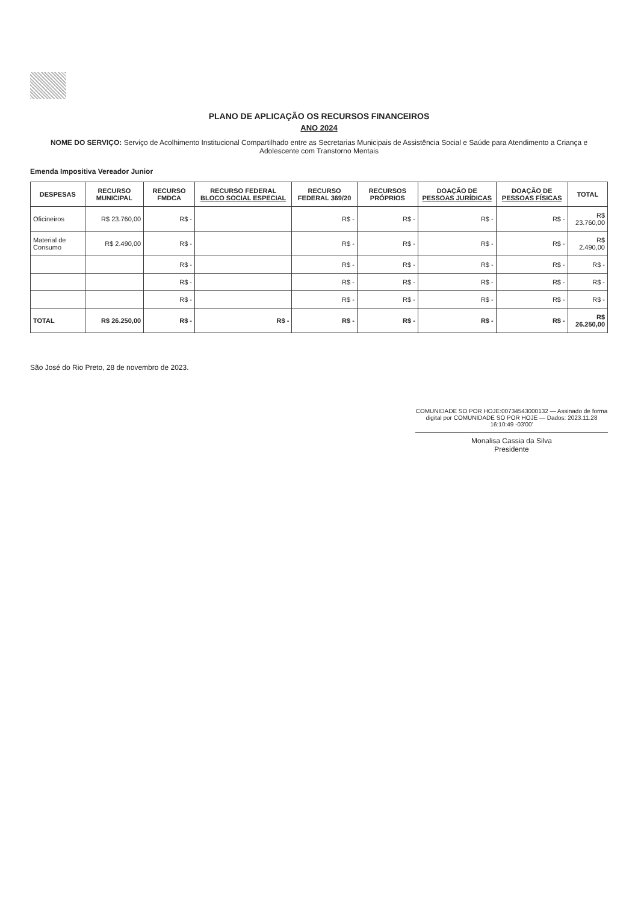PLANO DE APLICAÇÃO OS RECURSOS FINANCEIROS
ANO 2024
NOME DO SERVIÇO: Serviço de Acolhimento Institucional Compartilhado entre as Secretarias Municipais de Assistência Social e Saúde para Atendimento a Criança e Adolescente com Transtorno Mentais
Emenda Impositiva Vereador Junior
| DESPESAS | RECURSO MUNICIPAL | RECURSO FMDCA | RECURSO FEDERAL BLOCO SOCIAL ESPECIAL | RECURSO FEDERAL 369/20 | RECURSOS PRÓPRIOS | DOAÇÃO DE PESSOAS JURÍDICAS | DOAÇÃO DE PESSOAS FÍSICAS | TOTAL |
| --- | --- | --- | --- | --- | --- | --- | --- | --- |
| Oficineiros | R$ 23.760,00 | R$ - | | R$ - | R$ - | R$ - | R$ - | R$ 23.760,00 |
| Material de Consumo | R$ 2.490,00 | R$ - | | R$ - | R$ - | R$ - | R$ - | R$ 2.490,00 |
| | | R$ - | | R$ - | R$ - | R$ - | R$ - | R$ - |
| | | R$ - | | R$ - | R$ - | R$ - | R$ - | R$ - |
| | | R$ - | | R$ - | R$ - | R$ - | R$ - | R$ - |
| TOTAL | R$ 26.250,00 | R$ - | R$ - | R$ - | R$ - | R$ - | R$ - | R$ 26.250,00 |
São José do Rio Preto, 28 de novembro de 2023.
COMUNIDADE SO POR HOJE:00734543000132 — Assinado de forma digital por COMUNIDADE SO POR HOJE — Dados: 2023.11.28 16:10:49 -03'00'
Monalisa Cassia da Silva
Presidente